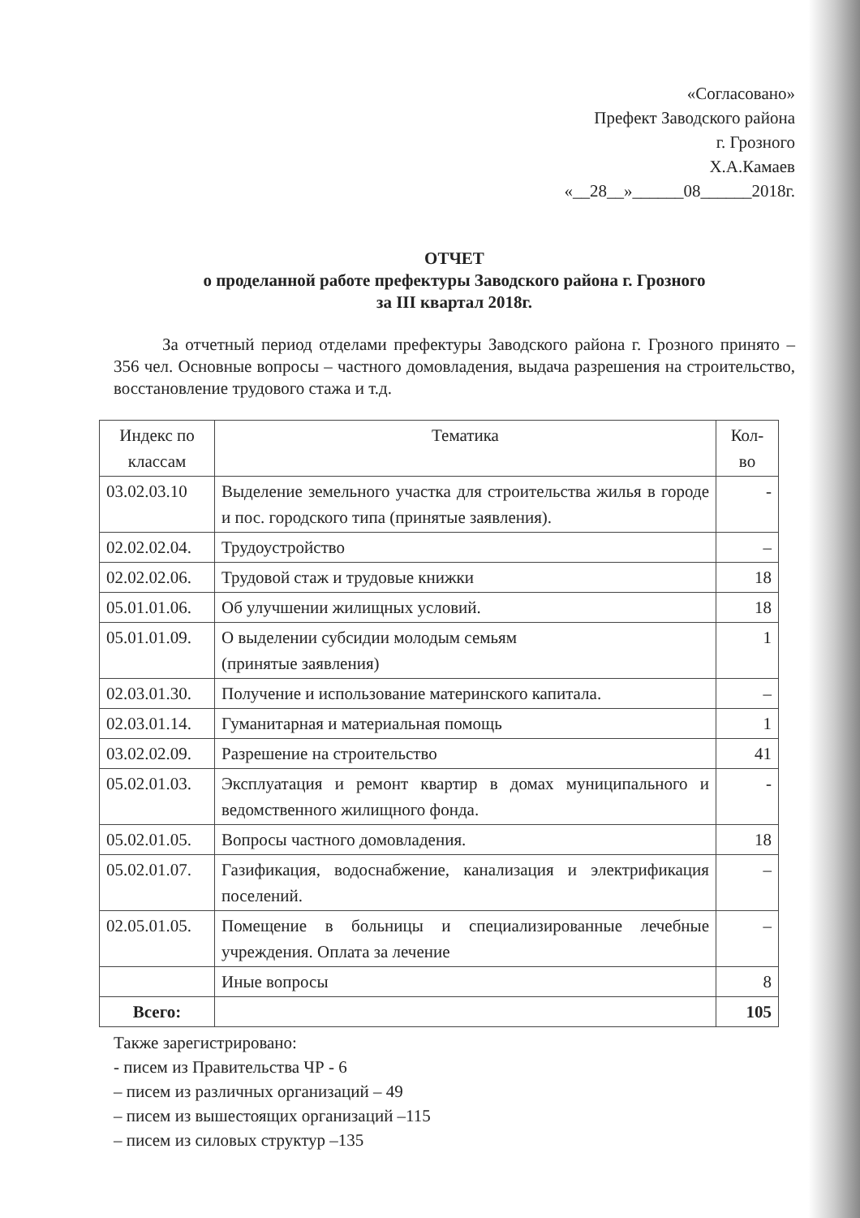«Согласовано»
Префект Заводского района
г. Грозного
Х.А.Камаев
«__28__»______08______2018г.
ОТЧЕТ
о проделанной работе префектуры Заводского района г. Грозного
за III квартал 2018г.
За отчетный период отделами префектуры Заводского района г. Грозного принято – 356 чел. Основные вопросы – частного домовладения, выдача разрешения на строительство, восстановление трудового стажа и т.д.
| Индекс по классам | Тематика | Кол-во |
| --- | --- | --- |
| 03.02.03.10 | Выделение земельного участка для строительства жилья в городе и пос. городского типа (принятые заявления). | - |
| 02.02.02.04. | Трудоустройство | – |
| 02.02.02.06. | Трудовой стаж и трудовые книжки | 18 |
| 05.01.01.06. | Об улучшении жилищных условий. | 18 |
| 05.01.01.09. | О выделении субсидии молодым семьям (принятые заявления) | 1 |
| 02.03.01.30. | Получение и использование материнского капитала. | – |
| 02.03.01.14. | Гуманитарная и материальная помощь | 1 |
| 03.02.02.09. | Разрешение на строительство | 41 |
| 05.02.01.03. | Эксплуатация и ремонт квартир в домах муниципального и ведомственного жилищного фонда. | - |
| 05.02.01.05. | Вопросы частного домовладения. | 18 |
| 05.02.01.07. | Газификация, водоснабжение, канализация и электрификация поселений. | – |
| 02.05.01.05. | Помещение в больницы и специализированные лечебные учреждения. Оплата за лечение | – |
| | Иные вопросы | 8 |
| Всего: | | 105 |
Также зарегистрировано:
- писем из Правительства ЧР - 6
– писем из различных организаций – 49
– писем из вышестоящих организаций –115
– писем из силовых структур –135